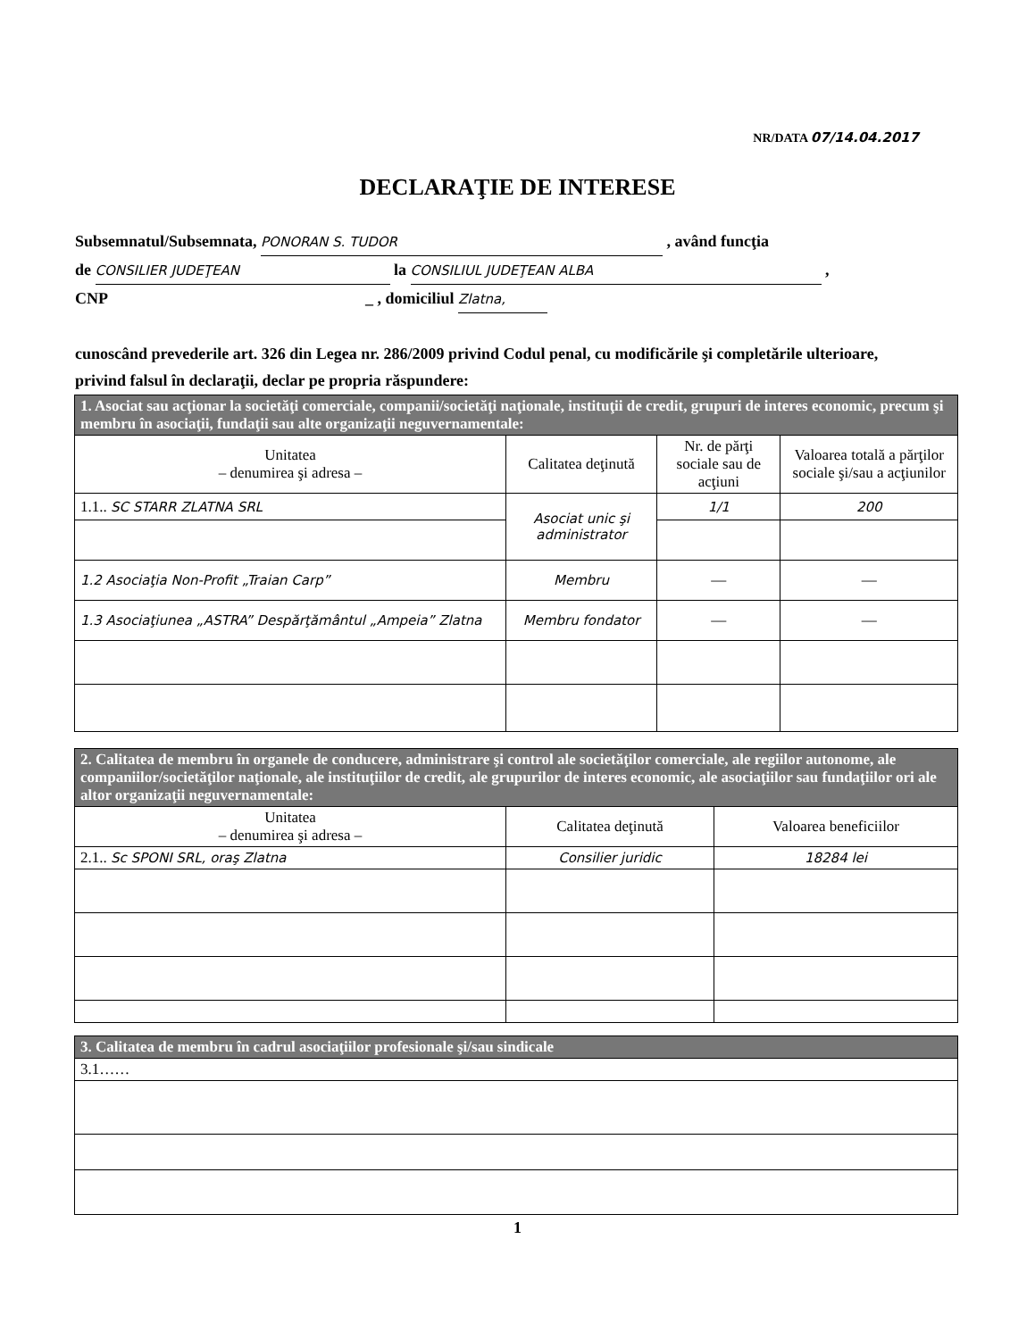NR/DATA 07/14.04.2017
DECLARAŢIE DE INTERESE
Subsemnatul/Subsemnata, PONORAN S. TUDOR , având funcţia
de CONSILIER JUDEŢEAN la CONSILIUL JUDEŢEAN ALBA ,
CNP _ , domiciliul Zlatna,
cunoscând prevederile art. 326 din Legea nr. 286/2009 privind Codul penal, cu modificările şi completările ulterioare, privind falsul în declaraţii, declar pe propria răspundere:
| 1. Asociat sau acţionar la societăţi comerciale, companii/societăţi naţionale, instituţii de credit, grupuri de interes economic, precum şi membru în asociaţii, fundaţii sau alte organizaţii neguvernamentale: | | | |
| Unitatea – denumirea şi adresa – | Calitatea deţinută | Nr. de părţi sociale sau de acţiuni | Valoarea totală a părţilor sociale şi/sau a acţiunilor |
| 1.1.. SC STARR ZLATNA SRL | Asociat unic şi administrator | 1/1 | 200 |
| 1.2 Asociaţia Non-Profit „Traian Carp” | Membru | — | — |
| 1.3 Asociaţiunea „ASTRA” Despărţământul „Ampeia” Zlatna | Membru fondator | — | — |
| 2. Calitatea de membru în organele de conducere, administrare şi control ale societăţilor comerciale, ale regiilor autonome, ale companiilor/societăţilor naţionale, ale instituţiilor de credit, ale grupurilor de interes economic, ale asociaţiilor sau fundaţiilor ori ale altor organizaţii neguvernamentale: | | |
| Unitatea – denumirea şi adresa – | Calitatea deţinută | Valoarea beneficiilor |
| 2.1.. Sc SPONI SRL, oraş Zlatna | Consilier juridic | 18284 lei |
| 3. Calitatea de membru în cadrul asociaţiilor profesionale şi/sau sindicale |
| 3.1…… |
1